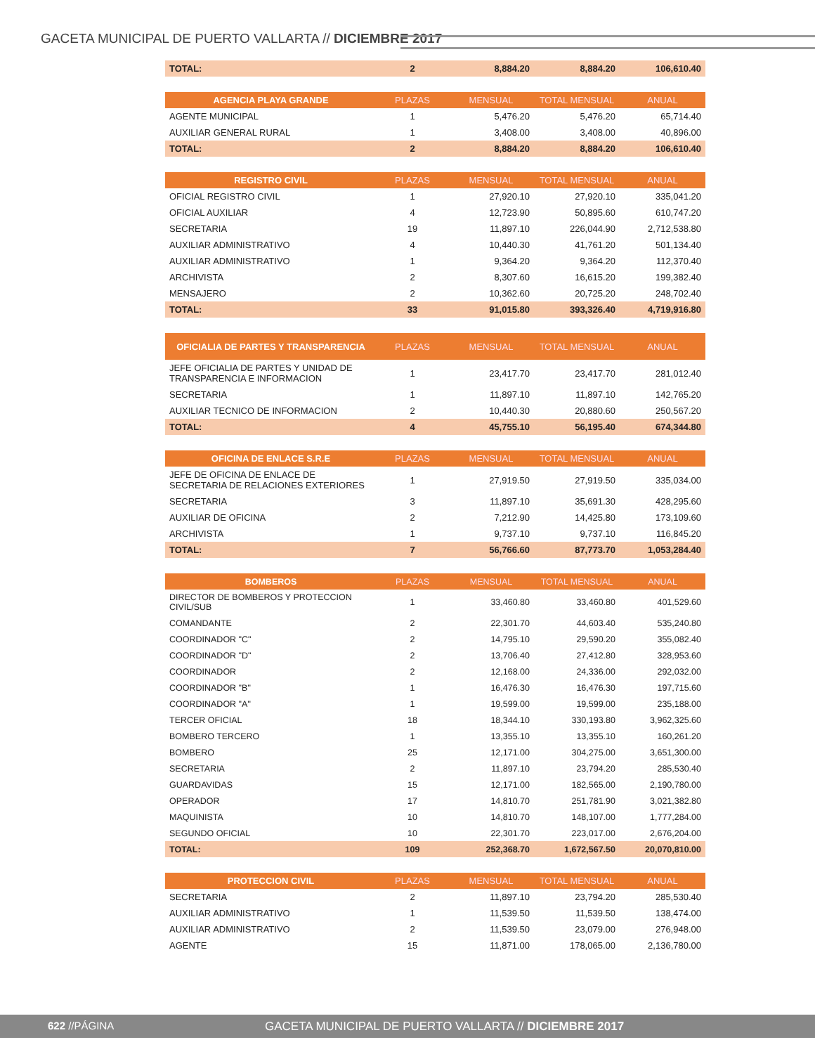GACETA MUNICIPAL DE PUERTO VALLARTA // DICIEMBRE 2017
| TOTAL: | 2 | 8,884.20 | 8,884.20 | 106,610.40 |
| AGENCIA PLAYA GRANDE | PLAZAS | MENSUAL | TOTAL MENSUAL | ANUAL |
| --- | --- | --- | --- | --- |
| AGENTE MUNICIPAL | 1 | 5,476.20 | 5,476.20 | 65,714.40 |
| AUXILIAR GENERAL RURAL | 1 | 3,408.00 | 3,408.00 | 40,896.00 |
| TOTAL: | 2 | 8,884.20 | 8,884.20 | 106,610.40 |
| REGISTRO CIVIL | PLAZAS | MENSUAL | TOTAL MENSUAL | ANUAL |
| --- | --- | --- | --- | --- |
| OFICIAL REGISTRO CIVIL | 1 | 27,920.10 | 27,920.10 | 335,041.20 |
| OFICIAL AUXILIAR | 4 | 12,723.90 | 50,895.60 | 610,747.20 |
| SECRETARIA | 19 | 11,897.10 | 226,044.90 | 2,712,538.80 |
| AUXILIAR ADMINISTRATIVO | 4 | 10,440.30 | 41,761.20 | 501,134.40 |
| AUXILIAR ADMINISTRATIVO | 1 | 9,364.20 | 9,364.20 | 112,370.40 |
| ARCHIVISTA | 2 | 8,307.60 | 16,615.20 | 199,382.40 |
| MENSAJERO | 2 | 10,362.60 | 20,725.20 | 248,702.40 |
| TOTAL: | 33 | 91,015.80 | 393,326.40 | 4,719,916.80 |
| OFICIALIA DE PARTES Y TRANSPARENCIA | PLAZAS | MENSUAL | TOTAL MENSUAL | ANUAL |
| --- | --- | --- | --- | --- |
| JEFE OFICIALIA DE PARTES Y UNIDAD DE TRANSPARENCIA E INFORMACION | 1 | 23,417.70 | 23,417.70 | 281,012.40 |
| SECRETARIA | 1 | 11,897.10 | 11,897.10 | 142,765.20 |
| AUXILIAR TECNICO DE INFORMACION | 2 | 10,440.30 | 20,880.60 | 250,567.20 |
| TOTAL: | 4 | 45,755.10 | 56,195.40 | 674,344.80 |
| OFICINA DE ENLACE S.R.E | PLAZAS | MENSUAL | TOTAL MENSUAL | ANUAL |
| --- | --- | --- | --- | --- |
| JEFE DE OFICINA DE ENLACE DE SECRETARIA DE RELACIONES EXTERIORES | 1 | 27,919.50 | 27,919.50 | 335,034.00 |
| SECRETARIA | 3 | 11,897.10 | 35,691.30 | 428,295.60 |
| AUXILIAR DE OFICINA | 2 | 7,212.90 | 14,425.80 | 173,109.60 |
| ARCHIVISTA | 1 | 9,737.10 | 9,737.10 | 116,845.20 |
| TOTAL: | 7 | 56,766.60 | 87,773.70 | 1,053,284.40 |
| BOMBEROS | PLAZAS | MENSUAL | TOTAL MENSUAL | ANUAL |
| --- | --- | --- | --- | --- |
| DIRECTOR DE BOMBEROS Y PROTECCION CIVIL/SUB | 1 | 33,460.80 | 33,460.80 | 401,529.60 |
| COMANDANTE | 2 | 22,301.70 | 44,603.40 | 535,240.80 |
| COORDINADOR "C" | 2 | 14,795.10 | 29,590.20 | 355,082.40 |
| COORDINADOR "D" | 2 | 13,706.40 | 27,412.80 | 328,953.60 |
| COORDINADOR | 2 | 12,168.00 | 24,336.00 | 292,032.00 |
| COORDINADOR "B" | 1 | 16,476.30 | 16,476.30 | 197,715.60 |
| COORDINADOR "A" | 1 | 19,599.00 | 19,599.00 | 235,188.00 |
| TERCER OFICIAL | 18 | 18,344.10 | 330,193.80 | 3,962,325.60 |
| BOMBERO TERCERO | 1 | 13,355.10 | 13,355.10 | 160,261.20 |
| BOMBERO | 25 | 12,171.00 | 304,275.00 | 3,651,300.00 |
| SECRETARIA | 2 | 11,897.10 | 23,794.20 | 285,530.40 |
| GUARDAVIDAS | 15 | 12,171.00 | 182,565.00 | 2,190,780.00 |
| OPERADOR | 17 | 14,810.70 | 251,781.90 | 3,021,382.80 |
| MAQUINISTA | 10 | 14,810.70 | 148,107.00 | 1,777,284.00 |
| SEGUNDO OFICIAL | 10 | 22,301.70 | 223,017.00 | 2,676,204.00 |
| TOTAL: | 109 | 252,368.70 | 1,672,567.50 | 20,070,810.00 |
| PROTECCION CIVIL | PLAZAS | MENSUAL | TOTAL MENSUAL | ANUAL |
| --- | --- | --- | --- | --- |
| SECRETARIA | 2 | 11,897.10 | 23,794.20 | 285,530.40 |
| AUXILIAR ADMINISTRATIVO | 1 | 11,539.50 | 11,539.50 | 138,474.00 |
| AUXILIAR ADMINISTRATIVO | 2 | 11,539.50 | 23,079.00 | 276,948.00 |
| AGENTE | 15 | 11,871.00 | 178,065.00 | 2,136,780.00 |
622 //PÁGINA GACETA MUNICIPAL DE PUERTO VALLARTA // DICIEMBRE 2017